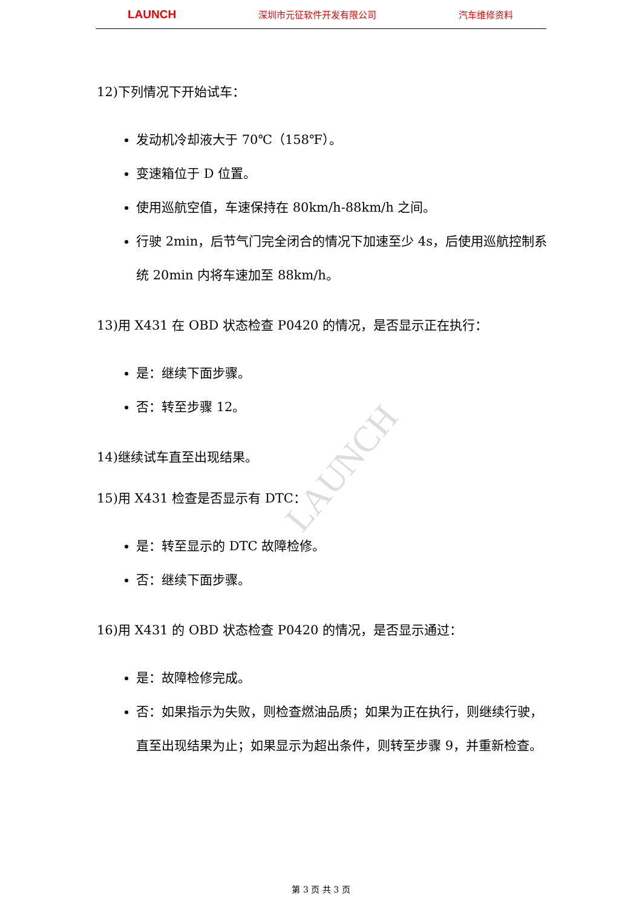LAUNCH 深圳市元征软件开发有限公司 汽车维修资料
LAUNCH
12)下列情况下开始试车：
发动机冷却液大于 70℃（158℉）。
变速箱位于 D 位置。
使用巡航空值，车速保持在 80km/h-88km/h 之间。
行驶 2min，后节气门完全闭合的情况下加速至少 4s，后使用巡航控制系统 20min 内将车速加至 88km/h。
13)用 X431 在 OBD 状态检查 P0420 的情况，是否显示正在执行：
是：继续下面步骤。
否：转至步骤 12。
14)继续试车直至出现结果。
15)用 X431 检查是否显示有 DTC：
是：转至显示的 DTC 故障检修。
否：继续下面步骤。
16)用 X431 的 OBD 状态检查 P0420 的情况，是否显示通过：
是：故障检修完成。
否：如果指示为失败，则检查燃油品质；如果为正在执行，则继续行驶，直至出现结果为止；如果显示为超出条件，则转至步骤 9，并重新检查。
第 3 页 共 3 页